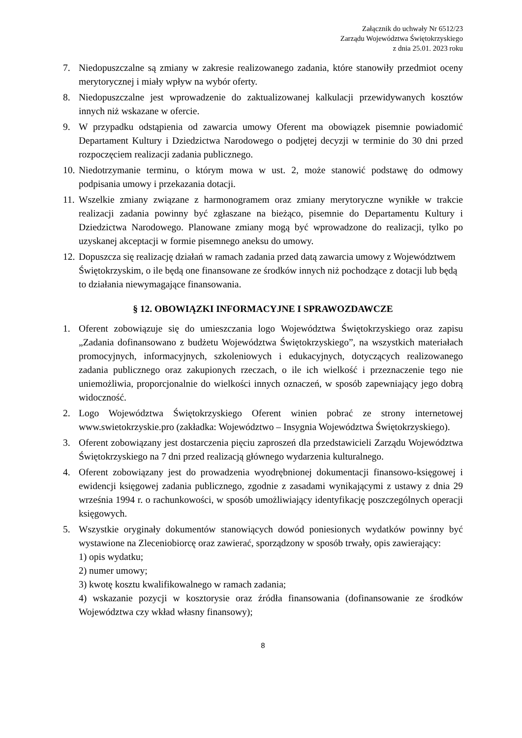Załącznik do uchwały Nr 6512/23
Zarządu Województwa Świętokrzyskiego
z dnia 25.01. 2023 roku
7. Niedopuszczalne są zmiany w zakresie realizowanego zadania, które stanowiły przedmiot oceny merytorycznej i miały wpływ na wybór oferty.
8. Niedopuszczalne jest wprowadzenie do zaktualizowanej kalkulacji przewidywanych kosztów innych niż wskazane w ofercie.
9. W przypadku odstąpienia od zawarcia umowy Oferent ma obowiązek pisemnie powiadomić Departament Kultury i Dziedzictwa Narodowego o podjętej decyzji w terminie do 30 dni przed rozpoczęciem realizacji zadania publicznego.
10. Niedotrzymanie terminu, o którym mowa w ust. 2, może stanowić podstawę do odmowy podpisania umowy i przekazania dotacji.
11. Wszelkie zmiany związane z harmonogramem oraz zmiany merytoryczne wynikłe w trakcie realizacji zadania powinny być zgłaszane na bieżąco, pisemnie do Departamentu Kultury i Dziedzictwa Narodowego. Planowane zmiany mogą być wprowadzone do realizacji, tylko po uzyskanej akceptacji w formie pisemnego aneksu do umowy.
12. Dopuszcza się realizację działań w ramach zadania przed datą zawarcia umowy z Województwem Świętokrzyskim, o ile będą one finansowane ze środków innych niż pochodzące z dotacji lub będą to działania niewymagające finansowania.
§ 12. OBOWIĄZKI INFORMACYJNE I SPRAWOZDAWCZE
1. Oferent zobowiązuje się do umieszczania logo Województwa Świętokrzyskiego oraz zapisu „Zadania dofinansowano z budżetu Województwa Świętokrzyskiego”, na wszystkich materiałach promocyjnych, informacyjnych, szkoleniowych i edukacyjnych, dotyczących realizowanego zadania publicznego oraz zakupionych rzeczach, o ile ich wielkość i przeznaczenie tego nie uniemożliwia, proporcjonalnie do wielkości innych oznaczeń, w sposób zapewniający jego dobrą widoczność.
2. Logo Województwa Świętokrzyskiego Oferent winien pobrać ze strony internetowej www.swietokrzyskie.pro (zakładka: Województwo – Insygnia Województwa Świętokrzyskiego).
3. Oferent zobowiązany jest dostarczenia pięciu zaproszeń dla przedstawicieli Zarządu Województwa Świętokrzyskiego na 7 dni przed realizacją głównego wydarzenia kulturalnego.
4. Oferent zobowiązany jest do prowadzenia wyodrębnionej dokumentacji finansowo-księgowej i ewidencji księgowej zadania publicznego, zgodnie z zasadami wynikającymi z ustawy z dnia 29 września 1994 r. o rachunkowości, w sposób umożliwiający identyfikację poszczególnych operacji księgowych.
5. Wszystkie oryginały dokumentów stanowiących dowód poniesionych wydatków powinny być wystawione na Zleceniobiorcę oraz zawierać, sporządzony w sposób trwały, opis zawierający:
1) opis wydatku;
2) numer umowy;
3) kwotę kosztu kwalifikowalnego w ramach zadania;
4) wskazanie pozycji w kosztorysie oraz źródła finansowania (dofinansowanie ze środków Województwa czy wkład własny finansowy);
8